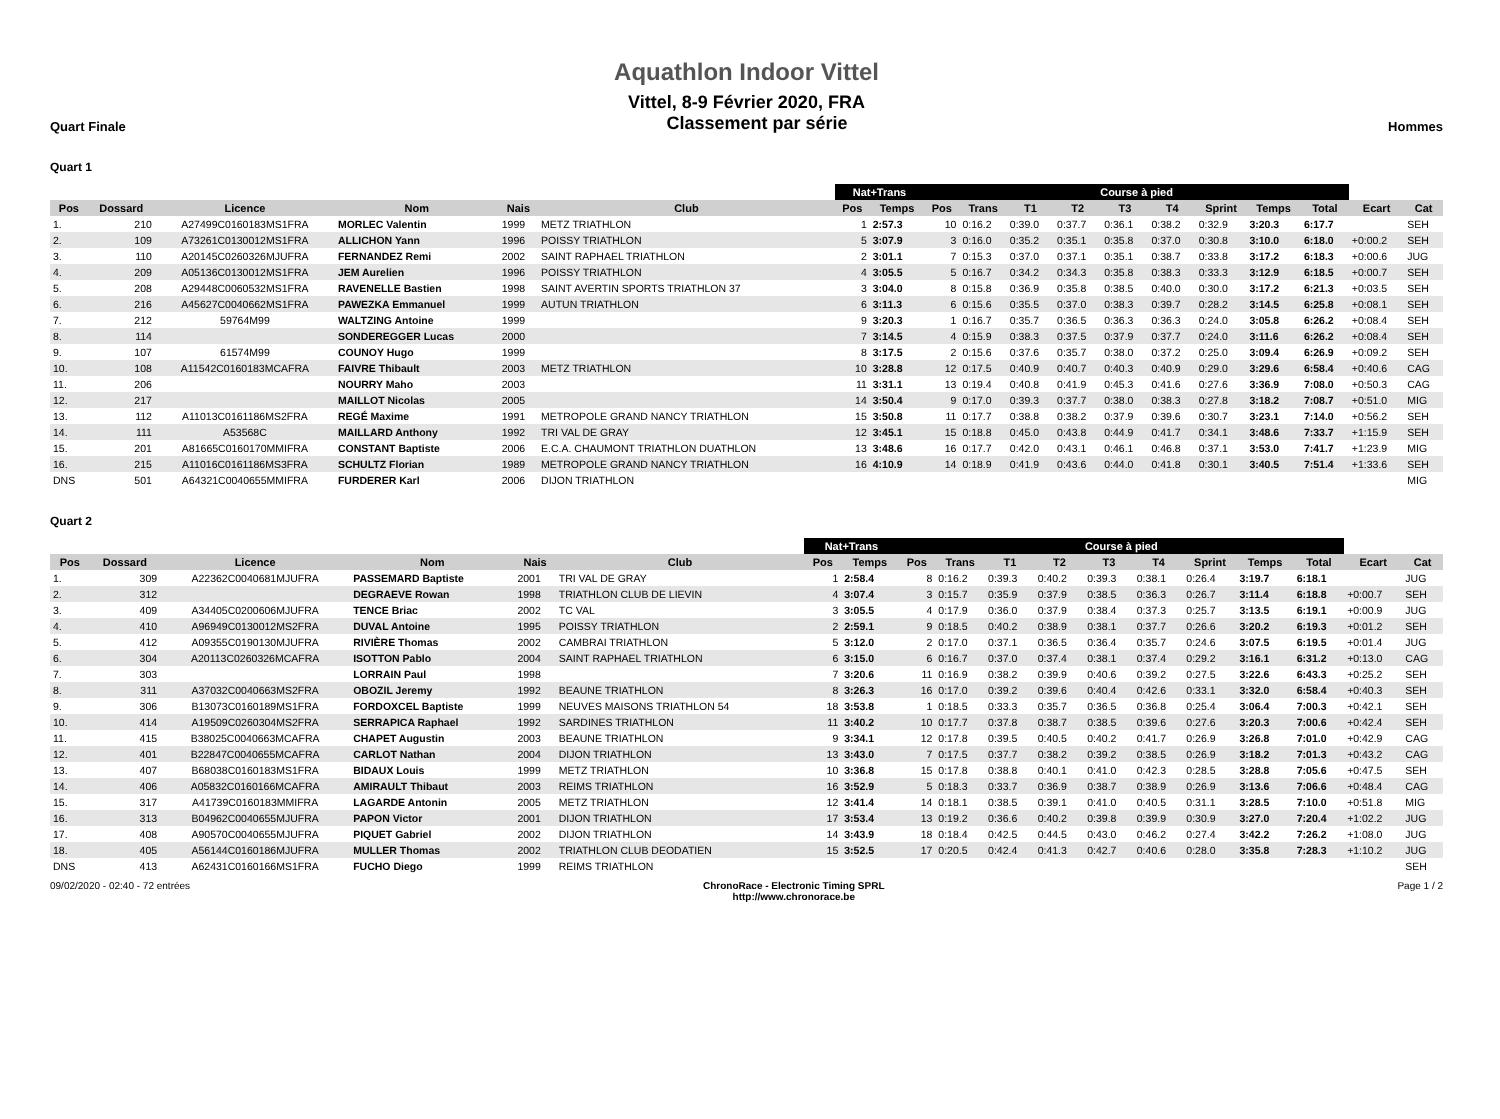Aquathlon Indoor Vittel
Vittel, 8-9 Février 2020, FRA
Quart Finale Classement par série Hommes
Quart 1
| | | | | | | Nat+Trans | | Course à pied | | | | | | | | | | |
| --- | --- | --- | --- | --- | --- | --- | --- | --- | --- | --- | --- | --- | --- | --- | --- | --- | --- | --- |
| Pos | Dossard | Licence | Nom | Nais | Club | Pos | Temps | Pos | Trans | T1 | T2 | T3 | T4 | Sprint | Temps | Total | Ecart | Cat |
| 1. | 210 | A27499C0160183MS1FRA | MORLEC Valentin | 1999 | METZ TRIATHLON | 1 | 2:57.3 | 10 | 0:16.2 | 0:39.0 | 0:37.7 | 0:36.1 | 0:38.2 | 0:32.9 | 3:20.3 | 6:17.7 | | SEH |
| 2. | 109 | A73261C0130012MS1FRA | ALLICHON Yann | 1996 | POISSY TRIATHLON | 5 | 3:07.9 | 3 | 0:16.0 | 0:35.2 | 0:35.1 | 0:35.8 | 0:37.0 | 0:30.8 | 3:10.0 | 6:18.0 | +0:00.2 | SEH |
| 3. | 110 | A20145C0260326MJUFRA | FERNANDEZ Remi | 2002 | SAINT RAPHAEL TRIATHLON | 2 | 3:01.1 | 7 | 0:15.3 | 0:37.0 | 0:37.1 | 0:35.1 | 0:38.7 | 0:33.8 | 3:17.2 | 6:18.3 | +0:00.6 | JUG |
| 4. | 209 | A05136C0130012MS1FRA | JEM Aurelien | 1996 | POISSY TRIATHLON | 4 | 3:05.5 | 5 | 0:16.7 | 0:34.2 | 0:34.3 | 0:35.8 | 0:38.3 | 0:33.3 | 3:12.9 | 6:18.5 | +0:00.7 | SEH |
| 5. | 208 | A29448C0060532MS1FRA | RAVENELLE Bastien | 1998 | SAINT AVERTIN SPORTS TRIATHLON 37 | 3 | 3:04.0 | 8 | 0:15.8 | 0:36.9 | 0:35.8 | 0:38.5 | 0:40.0 | 0:30.0 | 3:17.2 | 6:21.3 | +0:03.5 | SEH |
| 6. | 216 | A45627C0040662MS1FRA | PAWEZKA Emmanuel | 1999 | AUTUN TRIATHLON | 6 | 3:11.3 | 6 | 0:15.6 | 0:35.5 | 0:37.0 | 0:38.3 | 0:39.7 | 0:28.2 | 3:14.5 | 6:25.8 | +0:08.1 | SEH |
| 7. | 212 | 59764M99 | WALTZING Antoine | 1999 | | 9 | 3:20.3 | 1 | 0:16.7 | 0:35.7 | 0:36.5 | 0:36.3 | 0:36.3 | 0:24.0 | 3:05.8 | 6:26.2 | +0:08.4 | SEH |
| 8. | 114 | | SONDEREGGER Lucas | 2000 | | 7 | 3:14.5 | 4 | 0:15.9 | 0:38.3 | 0:37.5 | 0:37.9 | 0:37.7 | 0:24.0 | 3:11.6 | 6:26.2 | +0:08.4 | SEH |
| 9. | 107 | 61574M99 | COUNOY Hugo | 1999 | | 8 | 3:17.5 | 2 | 0:15.6 | 0:37.6 | 0:35.7 | 0:38.0 | 0:37.2 | 0:25.0 | 3:09.4 | 6:26.9 | +0:09.2 | SEH |
| 10. | 108 | A11542C0160183MCAFRA | FAIVRE Thibault | 2003 | METZ TRIATHLON | 10 | 3:28.8 | 12 | 0:17.5 | 0:40.9 | 0:40.7 | 0:40.3 | 0:40.9 | 0:29.0 | 3:29.6 | 6:58.4 | +0:40.6 | CAG |
| 11. | 206 | | NOURRY Maho | 2003 | | 11 | 3:31.1 | 13 | 0:19.4 | 0:40.8 | 0:41.9 | 0:45.3 | 0:41.6 | 0:27.6 | 3:36.9 | 7:08.0 | +0:50.3 | CAG |
| 12. | 217 | | MAILLOT Nicolas | 2005 | | 14 | 3:50.4 | 9 | 0:17.0 | 0:39.3 | 0:37.7 | 0:38.0 | 0:38.3 | 0:27.8 | 3:18.2 | 7:08.7 | +0:51.0 | MIG |
| 13. | 112 | A11013C0161186MS2FRA | REGÉ Maxime | 1991 | METROPOLE GRAND NANCY TRIATHLON | 15 | 3:50.8 | 11 | 0:17.7 | 0:38.8 | 0:38.2 | 0:37.9 | 0:39.6 | 0:30.7 | 3:23.1 | 7:14.0 | +0:56.2 | SEH |
| 14. | 111 | A53568C | MAILLARD Anthony | 1992 | TRI VAL DE GRAY | 12 | 3:45.1 | 15 | 0:18.8 | 0:45.0 | 0:43.8 | 0:44.9 | 0:41.7 | 0:34.1 | 3:48.6 | 7:33.7 | +1:15.9 | SEH |
| 15. | 201 | A81665C0160170MMIFRA | CONSTANT Baptiste | 2006 | E.C.A. CHAUMONT TRIATHLON DUATHLON | 13 | 3:48.6 | 16 | 0:17.7 | 0:42.0 | 0:43.1 | 0:46.1 | 0:46.8 | 0:37.1 | 3:53.0 | 7:41.7 | +1:23.9 | MIG |
| 16. | 215 | A11016C0161186MS3FRA | SCHULTZ Florian | 1989 | METROPOLE GRAND NANCY TRIATHLON | 16 | 4:10.9 | 14 | 0:18.9 | 0:41.9 | 0:43.6 | 0:44.0 | 0:41.8 | 0:30.1 | 3:40.5 | 7:51.4 | +1:33.6 | SEH |
| DNS | 501 | A64321C0040655MMIFRA | FURDERER Karl | 2006 | DIJON TRIATHLON | | | | | | | | | | | | | MIG |
Quart 2
| | | | | | | Nat+Trans | | Course à pied | | | | | | | | | | |
| --- | --- | --- | --- | --- | --- | --- | --- | --- | --- | --- | --- | --- | --- | --- | --- | --- | --- | --- |
| Pos | Dossard | Licence | Nom | Nais | Club | Pos | Temps | Pos | Trans | T1 | T2 | T3 | T4 | Sprint | Temps | Total | Ecart | Cat |
| 1. | 309 | A22362C0040681MJUFRA | PASSEMARD Baptiste | 2001 | TRI VAL DE GRAY | 1 | 2:58.4 | 8 | 0:16.2 | 0:39.3 | 0:40.2 | 0:39.3 | 0:38.1 | 0:26.4 | 3:19.7 | 6:18.1 | | JUG |
| 2. | 312 | | DEGRAEVE Rowan | 1998 | TRIATHLON CLUB DE LIEVIN | 4 | 3:07.4 | 3 | 0:15.7 | 0:35.9 | 0:37.9 | 0:38.5 | 0:36.3 | 0:26.7 | 3:11.4 | 6:18.8 | +0:00.7 | SEH |
| 3. | 409 | A34405C0200606MJUFRA | TENCE Briac | 2002 | TC VAL | 3 | 3:05.5 | 4 | 0:17.9 | 0:36.0 | 0:37.9 | 0:38.4 | 0:37.3 | 0:25.7 | 3:13.5 | 6:19.1 | +0:00.9 | JUG |
| 4. | 410 | A96949C0130012MS2FRA | DUVAL Antoine | 1995 | POISSY TRIATHLON | 2 | 2:59.1 | 9 | 0:18.5 | 0:40.2 | 0:38.9 | 0:38.1 | 0:37.7 | 0:26.6 | 3:20.2 | 6:19.3 | +0:01.2 | SEH |
| 5. | 412 | A09355C0190130MJUFRA | RIVIÈRE Thomas | 2002 | CAMBRAI TRIATHLON | 5 | 3:12.0 | 2 | 0:17.0 | 0:37.1 | 0:36.5 | 0:36.4 | 0:35.7 | 0:24.6 | 3:07.5 | 6:19.5 | +0:01.4 | JUG |
| 6. | 304 | A20113C0260326MCAFRA | ISOTTON Pablo | 2004 | SAINT RAPHAEL TRIATHLON | 6 | 3:15.0 | 6 | 0:16.7 | 0:37.0 | 0:37.4 | 0:38.1 | 0:37.4 | 0:29.2 | 3:16.1 | 6:31.2 | +0:13.0 | CAG |
| 7. | 303 | | LORRAIN Paul | 1998 | | 7 | 3:20.6 | 11 | 0:16.9 | 0:38.2 | 0:39.9 | 0:40.6 | 0:39.2 | 0:27.5 | 3:22.6 | 6:43.3 | +0:25.2 | SEH |
| 8. | 311 | A37032C0040663MS2FRA | OBOZIL Jeremy | 1992 | BEAUNE TRIATHLON | 8 | 3:26.3 | 16 | 0:17.0 | 0:39.2 | 0:39.6 | 0:40.4 | 0:42.6 | 0:33.1 | 3:32.0 | 6:58.4 | +0:40.3 | SEH |
| 9. | 306 | B13073C0160189MS1FRA | FORDOXCEL Baptiste | 1999 | NEUVES MAISONS TRIATHLON 54 | 18 | 3:53.8 | 1 | 0:18.5 | 0:33.3 | 0:35.7 | 0:36.5 | 0:36.8 | 0:25.4 | 3:06.4 | 7:00.3 | +0:42.1 | SEH |
| 10. | 414 | A19509C0260304MS2FRA | SERRAPICA Raphael | 1992 | SARDINES TRIATHLON | 11 | 3:40.2 | 10 | 0:17.7 | 0:37.8 | 0:38.7 | 0:38.5 | 0:39.6 | 0:27.6 | 3:20.3 | 7:00.6 | +0:42.4 | SEH |
| 11. | 415 | B38025C0040663MCAFRA | CHAPET Augustin | 2003 | BEAUNE TRIATHLON | 9 | 3:34.1 | 12 | 0:17.8 | 0:39.5 | 0:40.5 | 0:40.2 | 0:41.7 | 0:26.9 | 3:26.8 | 7:01.0 | +0:42.9 | CAG |
| 12. | 401 | B22847C0040655MCAFRA | CARLOT Nathan | 2004 | DIJON TRIATHLON | 13 | 3:43.0 | 7 | 0:17.5 | 0:37.7 | 0:38.2 | 0:39.2 | 0:38.5 | 0:26.9 | 3:18.2 | 7:01.3 | +0:43.2 | CAG |
| 13. | 407 | B68038C0160183MS1FRA | BIDAUX Louis | 1999 | METZ TRIATHLON | 10 | 3:36.8 | 15 | 0:17.8 | 0:38.8 | 0:40.1 | 0:41.0 | 0:42.3 | 0:28.5 | 3:28.8 | 7:05.6 | +0:47.5 | SEH |
| 14. | 406 | A05832C0160166MCAFRA | AMIRAULT Thibaut | 2003 | REIMS TRIATHLON | 16 | 3:52.9 | 5 | 0:18.3 | 0:33.7 | 0:36.9 | 0:38.7 | 0:38.9 | 0:26.9 | 3:13.6 | 7:06.6 | +0:48.4 | CAG |
| 15. | 317 | A41739C0160183MMIFRA | LAGARDE Antonin | 2005 | METZ TRIATHLON | 12 | 3:41.4 | 14 | 0:18.1 | 0:38.5 | 0:39.1 | 0:41.0 | 0:40.5 | 0:31.1 | 3:28.5 | 7:10.0 | +0:51.8 | MIG |
| 16. | 313 | B04962C0040655MJUFRA | PAPON Victor | 2001 | DIJON TRIATHLON | 17 | 3:53.4 | 13 | 0:19.2 | 0:36.6 | 0:40.2 | 0:39.8 | 0:39.9 | 0:30.9 | 3:27.0 | 7:20.4 | +1:02.2 | JUG |
| 17. | 408 | A90570C0040655MJUFRA | PIQUET Gabriel | 2002 | DIJON TRIATHLON | 14 | 3:43.9 | 18 | 0:18.4 | 0:42.5 | 0:44.5 | 0:43.0 | 0:46.2 | 0:27.4 | 3:42.2 | 7:26.2 | +1:08.0 | JUG |
| 18. | 405 | A56144C0160186MJUFRA | MULLER Thomas | 2002 | TRIATHLON CLUB DEODATIEN | 15 | 3:52.5 | 17 | 0:20.5 | 0:42.4 | 0:41.3 | 0:42.7 | 0:40.6 | 0:28.0 | 3:35.8 | 7:28.3 | +1:10.2 | JUG |
| DNS | 413 | A62431C0160166MS1FRA | FUCHO Diego | 1999 | REIMS TRIATHLON | | | | | | | | | | | | | SEH |
09/02/2020 - 02:40 - 72 entrées ChronoRace - Electronic Timing SPRL
http://www.chronorace.be Page 1 / 2